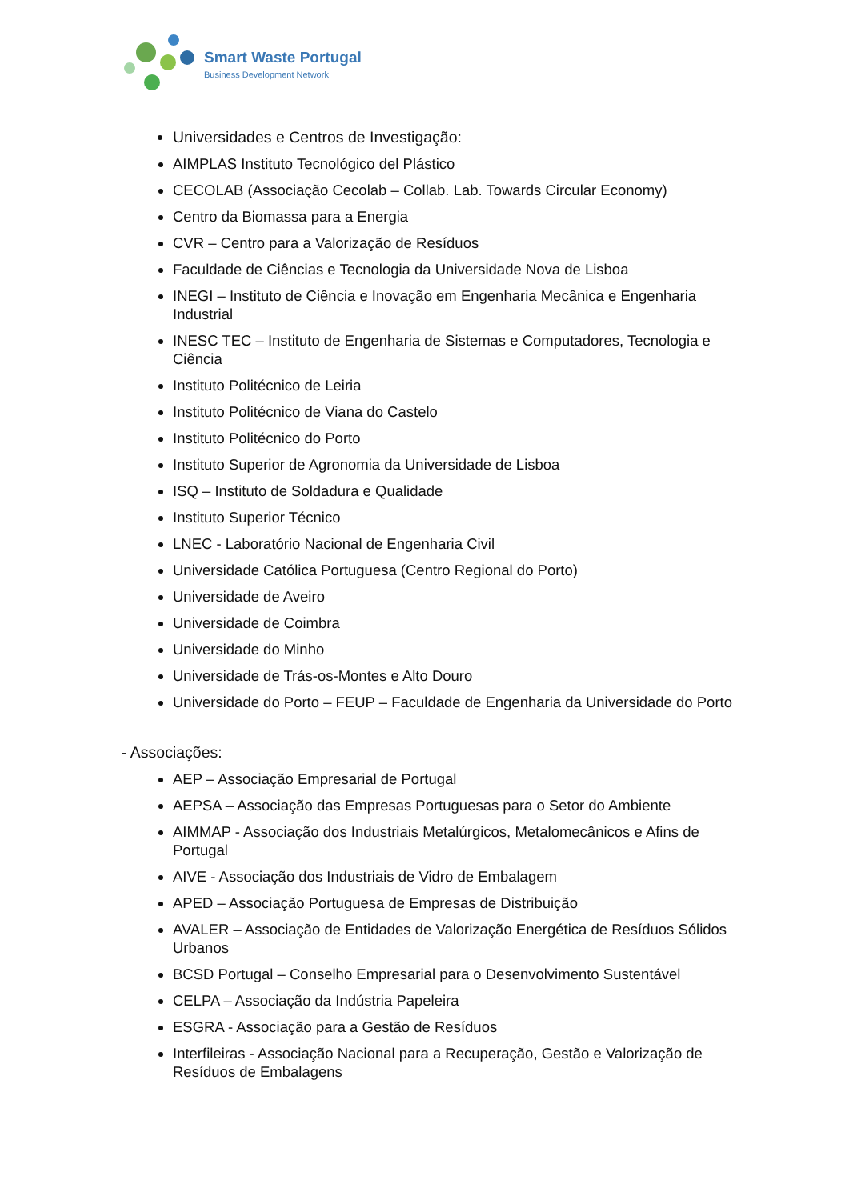Smart Waste Portugal
Business Development Network
Universidades e Centros de Investigação:
AIMPLAS Instituto Tecnológico del Plástico
CECOLAB (Associação Cecolab – Collab. Lab. Towards Circular Economy)
Centro da Biomassa para a Energia
CVR – Centro para a Valorização de Resíduos
Faculdade de Ciências e Tecnologia da Universidade Nova de Lisboa
INEGI – Instituto de Ciência e Inovação em Engenharia Mecânica e Engenharia Industrial
INESC TEC – Instituto de Engenharia de Sistemas e Computadores, Tecnologia e Ciência
Instituto Politécnico de Leiria
Instituto Politécnico de Viana do Castelo
Instituto Politécnico do Porto
Instituto Superior de Agronomia da Universidade de Lisboa
ISQ – Instituto de Soldadura e Qualidade
Instituto Superior Técnico
LNEC - Laboratório Nacional de Engenharia Civil
Universidade Católica Portuguesa (Centro Regional do Porto)
Universidade de Aveiro
Universidade de Coimbra
Universidade do Minho
Universidade de Trás-os-Montes e Alto Douro
Universidade do Porto – FEUP – Faculdade de Engenharia da Universidade do Porto
- Associações:
AEP – Associação Empresarial de Portugal
AEPSA – Associação das Empresas Portuguesas para o Setor do Ambiente
AIMMAP - Associação dos Industriais Metalúrgicos, Metalomecânicos e Afins de Portugal
AIVE - Associação dos Industriais de Vidro de Embalagem
APED – Associação Portuguesa de Empresas de Distribuição
AVALER – Associação de Entidades de Valorização Energética de Resíduos Sólidos Urbanos
BCSD Portugal – Conselho Empresarial para o Desenvolvimento Sustentável
CELPA – Associação da Indústria Papeleira
ESGRA - Associação para a Gestão de Resíduos
Interfileiras - Associação Nacional para a Recuperação, Gestão e Valorização de Resíduos de Embalagens